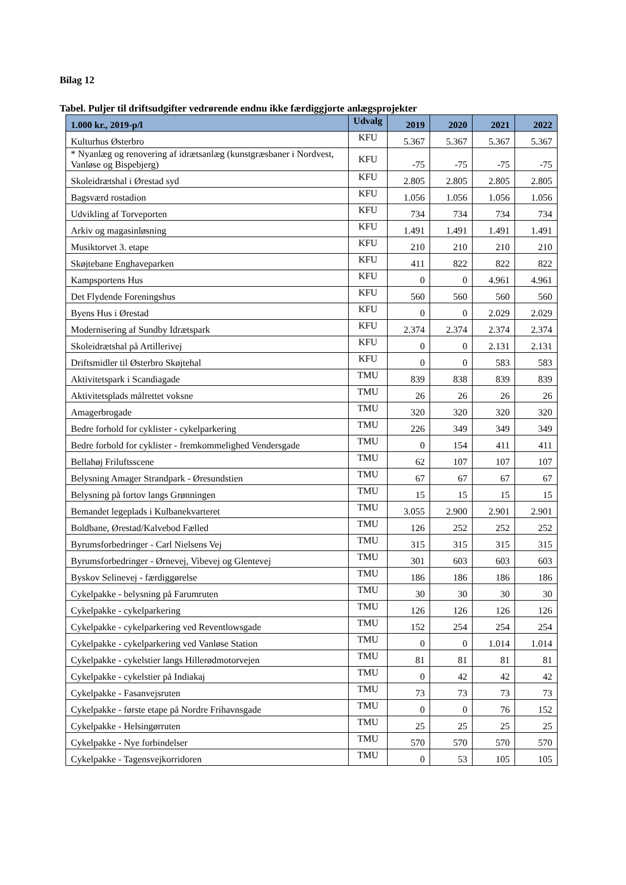Bilag 12
Tabel. Puljer til driftsudgifter vedrørende endnu ikke færdiggjorte anlægsprojekter
| 1.000 kr., 2019-p/l | Udvalg | 2019 | 2020 | 2021 | 2022 |
| --- | --- | --- | --- | --- | --- |
| Kulturhus Østerbro | KFU | 5.367 | 5.367 | 5.367 | 5.367 |
| * Nyanlæg og renovering af idrætsanlæg (kunstgræsbaner i Nordvest, Vanløse og Bispebjerg) | KFU | -75 | -75 | -75 | -75 |
| Skoleidrætshal i Ørestad syd | KFU | 2.805 | 2.805 | 2.805 | 2.805 |
| Bagsværd rostadion | KFU | 1.056 | 1.056 | 1.056 | 1.056 |
| Udvikling af Torveporten | KFU | 734 | 734 | 734 | 734 |
| Arkiv og magasinløsning | KFU | 1.491 | 1.491 | 1.491 | 1.491 |
| Musiktorvet 3. etape | KFU | 210 | 210 | 210 | 210 |
| Skøjtebane Enghaveparken | KFU | 411 | 822 | 822 | 822 |
| Kampsportens Hus | KFU | 0 | 0 | 4.961 | 4.961 |
| Det Flydende Foreningshus | KFU | 560 | 560 | 560 | 560 |
| Byens Hus i Ørestad | KFU | 0 | 0 | 2.029 | 2.029 |
| Modernisering af Sundby Idrætspark | KFU | 2.374 | 2.374 | 2.374 | 2.374 |
| Skoleidrætshal på Artillerivej | KFU | 0 | 0 | 2.131 | 2.131 |
| Driftsmidler til Østerbro Skøjtehal | KFU | 0 | 0 | 583 | 583 |
| Aktivitetspark i Scandiagade | TMU | 839 | 838 | 839 | 839 |
| Aktivitetsplads målrettet voksne | TMU | 26 | 26 | 26 | 26 |
| Amagerbrogade | TMU | 320 | 320 | 320 | 320 |
| Bedre forhold for cyklister - cykelparkering | TMU | 226 | 349 | 349 | 349 |
| Bedre forhold for cyklister - fremkommelighed Vendersgade | TMU | 0 | 154 | 411 | 411 |
| Bellahøj Friluftsscene | TMU | 62 | 107 | 107 | 107 |
| Belysning Amager Strandpark - Øresundstien | TMU | 67 | 67 | 67 | 67 |
| Belysning på fortov langs Grønningen | TMU | 15 | 15 | 15 | 15 |
| Bemandet legeplads i Kulbanekvarteret | TMU | 3.055 | 2.900 | 2.901 | 2.901 |
| Boldbane, Ørestad/Kalvebod Fælled | TMU | 126 | 252 | 252 | 252 |
| Byrumsforbedringer - Carl Nielsens Vej | TMU | 315 | 315 | 315 | 315 |
| Byrumsforbedringer - Ørnevej, Vibevej og Glentevej | TMU | 301 | 603 | 603 | 603 |
| Byskov Selinevej - færdiggørelse | TMU | 186 | 186 | 186 | 186 |
| Cykelpakke - belysning på Farumruten | TMU | 30 | 30 | 30 | 30 |
| Cykelpakke - cykelparkering | TMU | 126 | 126 | 126 | 126 |
| Cykelpakke - cykelparkering ved Reventlowsgade | TMU | 152 | 254 | 254 | 254 |
| Cykelpakke - cykelparkering ved Vanløse Station | TMU | 0 | 0 | 1.014 | 1.014 |
| Cykelpakke - cykelstier langs Hillerødmotorvejen | TMU | 81 | 81 | 81 | 81 |
| Cykelpakke - cykelstier på Indiakaj | TMU | 0 | 42 | 42 | 42 |
| Cykelpakke - Fasanvejsruten | TMU | 73 | 73 | 73 | 73 |
| Cykelpakke - første etape på Nordre Frihavnsgade | TMU | 0 | 0 | 76 | 152 |
| Cykelpakke - Helsingørruten | TMU | 25 | 25 | 25 | 25 |
| Cykelpakke - Nye forbindelser | TMU | 570 | 570 | 570 | 570 |
| Cykelpakke - Tagensvejkorridoren | TMU | 0 | 53 | 105 | 105 |